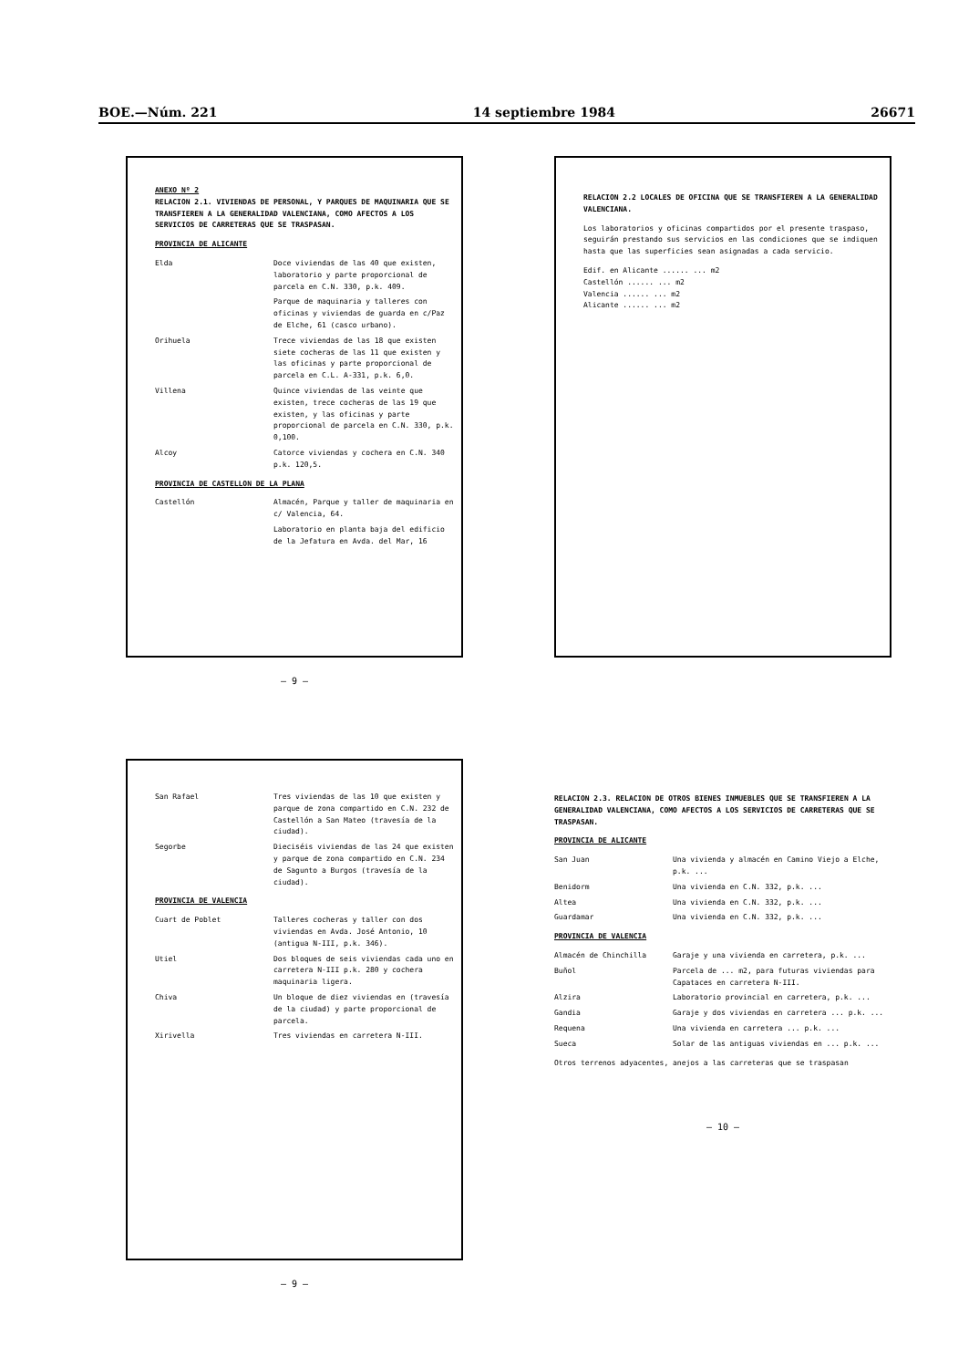BOE.—Núm. 221 14 septiembre 1984 26671
ANEXO Nº 2
RELACION 2.1. VIVIENDAS DE PERSONAL, Y PARQUES DE MAQUINARIA QUE SE TRANSFIEREN A LA GENERALIDAD VALENCIANA, COMO AFECTOS A LOS SERVICIOS DE CARRETERAS QUE SE TRASPASAN.
PROVINCIA DE ALICANTE
Elda Doce viviendas de las 40 que existen, laboratorio y parte proporcional de parcela en C.N. 330, p.k. 409.
Parque de maquinaria y talleres con oficinas y viviendas de guarda en c/Paz de Elche, 61 (casco urbano).
Orihuela Trece viviendas de las 18 que existen siete cocheras de las 11 que existen y las oficinas y parte proporcional de parcela en C.L. A-331, p.k. 6,0.
Villena Quince viviendas de las veinte que existen, trece cocheras de las 19 que existen, y las oficinas y parte proporcional de parcela en C.N. 330, p.k. 0,100.
Alcoy Catorce viviendas y cochera en C.N. 340 p.k. 120,5.
PROVINCIA DE CASTELLON DE LA PLANA
Castellón Almacén, Parque y taller de maquinaria en c/ Valencia, 64.
Laboratorio en planta baja del edificio de la Jefatura en Avda. del Mar, 16
— 9 —
RELACION 2.2 LOCALES DE OFICINA QUE SE TRANSFIEREN A LA GENERALIDAD VALENCIANA.
Los laboratorios y oficinas compartidos por el presente traspaso, seguirán prestando sus servicios en las condiciones que se indiquen hasta que las superficies sean asignadas a cada servicio.
Edif. en Alicante ...... ... m2
Castellón ...... ... m2
Valencia ...... ... m2
Alicante ...... ... m2
San Rafael Tres viviendas de las 10 que existen y parque de zona compartido en C.N. 232 de Castellón a San Mateo (travesía de la ciudad).
Segorbe Dieciséis viviendas de las 24 que existen y parque de zona compartido en C.N. 234 de Sagunto a Burgos (travesía de la ciudad).
PROVINCIA DE VALENCIA
Cuart de Poblet Talleres cocheras y taller con dos viviendas en Avda. José Antonio, 10 (antigua N-III, p.k. 346).
Utiel Dos bloques de seis viviendas cada uno en carretera N-III p.k. 280 y cochera maquinaria ligera.
Chiva Un bloque de diez viviendas en (travesía de la ciudad) y parte proporcional de parcela.
Xirivella Tres viviendas en carretera N-III.
— 9 —
RELACION 2.3. RELACION DE OTROS BIENES INMUEBLES QUE SE TRANSFIEREN A LA GENERALIDAD VALENCIANA, COMO AFECTOS A LOS SERVICIOS DE CARRETERAS QUE SE TRASPASAN.
PROVINCIA DE ALICANTE
San Juan Una vivienda y almacén en Camino Viejo a Elche, p.k. ...
Benidorm Una vivienda en C.N. 332, p.k. ...
Altea Una vivienda en C.N. 332, p.k. ...
Guardamar Una vivienda en C.N. 332, p.k. ...
PROVINCIA DE VALENCIA
Almacén de Chinchilla Garaje y una vivienda en carretera, p.k. ...
Buñol Parcela de ... m2, para futuras viviendas para Capataces en carretera N-III.
Alzira Laboratorio provincial en carretera, p.k. ...
Gandia Garaje y dos viviendas en carretera ... p.k. ...
Requena Una vivienda en carretera ... p.k. ...
Sueca Solar de las antiguas viviendas en ... p.k. ...
Otros terrenos adyacentes, anejos a las carreteras que se traspasan
— 10 —